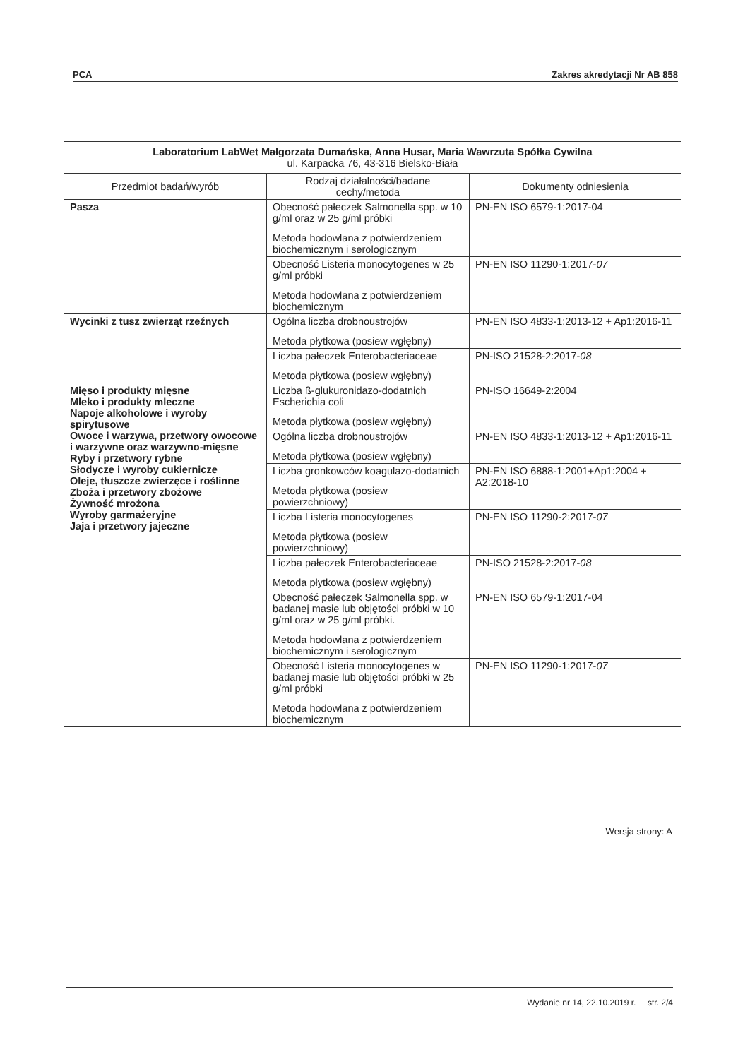PCA Zakres akredytacji Nr AB 858
| Laboratorium LabWet Małgorzata Dumańska, Anna Husar, Maria Wawrzuta Spółka Cywilna ul. Karpacka 76, 43-316 Bielsko-Biała | | |
| --- | --- | --- |
| Przedmiot badań/wyrób | Rodzaj działalności/badane cechy/metoda | Dokumenty odniesienia |
| Pasza | Obecność pałeczek Salmonella spp. w 10 g/ml oraz w 25 g/ml próbki Metoda hodowlana z potwierdzeniem biochemicznym i serologicznym | PN-EN ISO 6579-1:2017-04 |
| | Obecność Listeria monocytogenes w 25 g/ml próbki Metoda hodowlana z potwierdzeniem biochemicznym | PN-EN ISO 11290-1:2017- 07 |
| Wycinki z tusz zwierząt rzeźnych | Ogólna liczba drobnoustrojów Metoda płytkowa (posiew wgłębny) | PN-EN ISO 4833-1:2013-12 + Ap1:2016-11 |
| | Liczba pałeczek Enterobacteriaceae Metoda płytkowa (posiew wgłębny) | PN-ISO 21528-2:2017- 08 |
| Mięso i produkty mięsne Mleko i produkty mleczne Napoje alkoholowe i wyroby spirytusowe Owoce i warzywa, przetwory owocowe i warzywne oraz warzywno-mięsne Ryby i przetwory rybne Słodycze i wyroby cukiernicze Oleje, tłuszcze zwierzęce i roślinne Zboża i przetwory zbożowe Żywność mrożona Wyroby garmażeryjne Jaja i przetwory jajeczne | Liczba ß-glukuronidazo-dodatnich Escherichia coli Metoda płytkowa (posiew wgłębny) | PN-ISO 16649-2:2004 |
| | Ogólna liczba drobnoustrojów Metoda płytkowa (posiew wgłębny) | PN-EN ISO 4833-1:2013-12 + Ap1:2016-11 |
| | Liczba gronkowców koagulazo-dodatnich Metoda płytkowa (posiew powierzchniowy) | PN-EN ISO 6888-1:2001+Ap1:2004 + A2:2018-10 |
| | Liczba Listeria monocytogenes Metoda płytkowa (posiew powierzchniowy) | PN-EN ISO 11290-2:2017- 07 |
| | Liczba pałeczek Enterobacteriaceae Metoda płytkowa (posiew wgłębny) | PN-ISO 21528-2:2017- 08 |
| | Obecność pałeczek Salmonella spp. w badanej masie lub objętości próbki w 10 g/ml oraz w 25 g/ml próbki. Metoda hodowlana z potwierdzeniem biochemicznym i serologicznym | PN-EN ISO 6579-1:2017-04 |
| | Obecność Listeria monocytogenes w badanej masie lub objętości próbki w 25 g/ml próbki Metoda hodowlana z potwierdzeniem biochemicznym | PN-EN ISO 11290-1:2017- 07 |
Wersja strony: A
Wydanie nr 14, 22.10.2019 r. str. 2/4